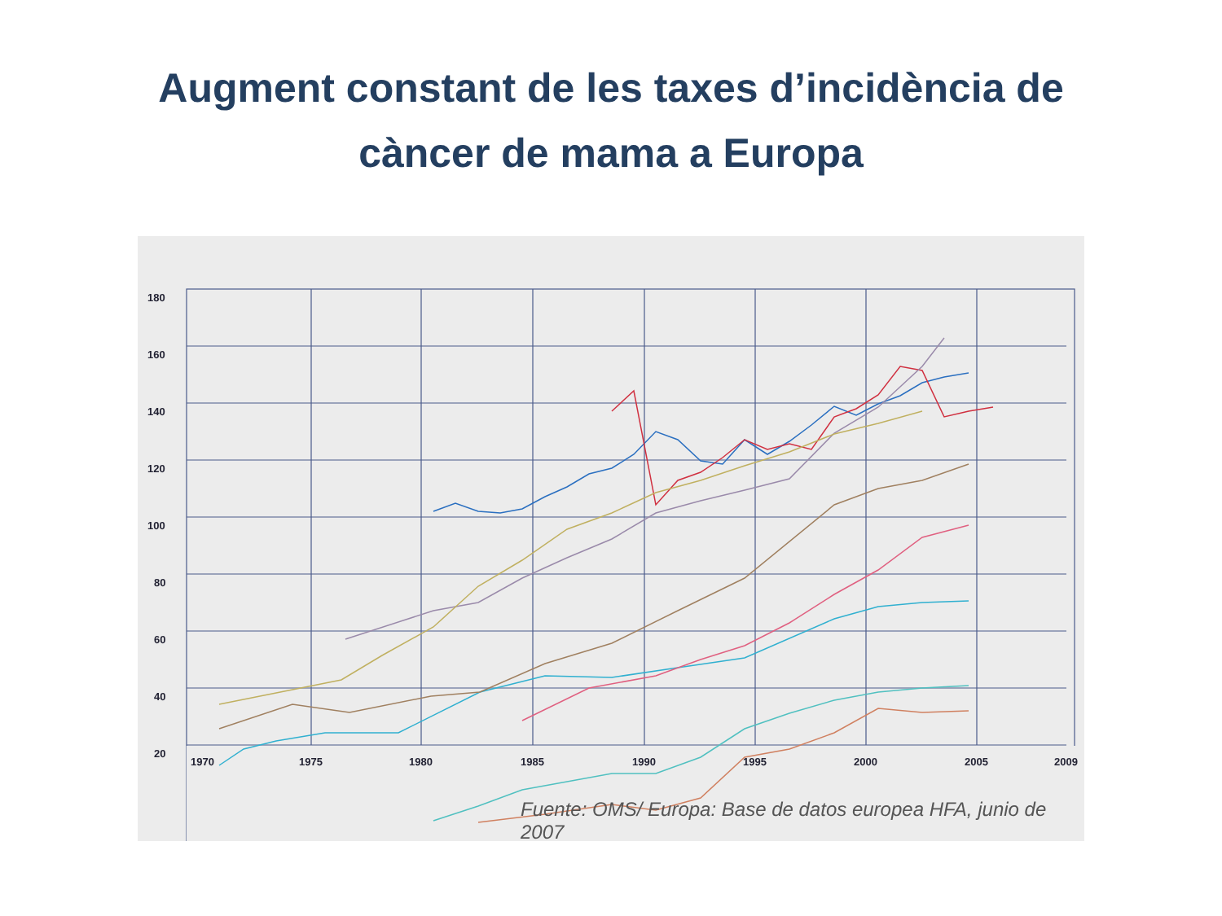Augment constant de les taxes d’incidència de
càncer de mama a Europa
180
160
140
120
100
80
60
40
20
1970
1975
1980
1985
1990
1995
2000
2005
2009
Fuente: OMS/ Europa: Base de datos europea HFA, junio de 2007